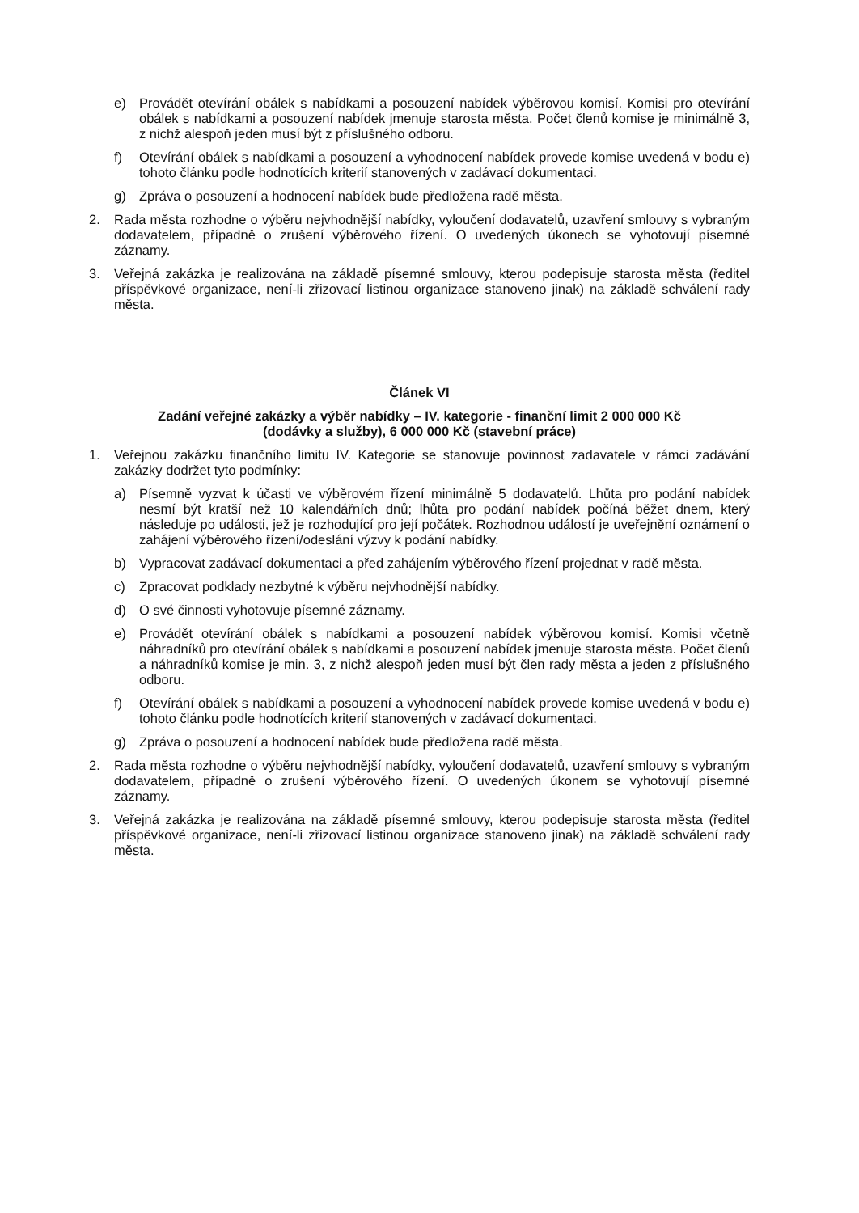e) Provádět otevírání obálek s nabídkami a posouzení nabídek výběrovou komisí. Komisi pro otevírání obálek s nabídkami a posouzení nabídek jmenuje starosta města. Počet členů komise je minimálně 3, z nichž alespoň jeden musí být z příslušného odboru.
f) Otevírání obálek s nabídkami a posouzení a vyhodnocení nabídek provede komise uvedená v bodu e) tohoto článku podle hodnotících kriterií stanovených v zadávací dokumentaci.
g) Zpráva o posouzení a hodnocení nabídek bude předložena radě města.
2. Rada města rozhodne o výběru nejvhodnější nabídky, vyloučení dodavatelů, uzavření smlouvy s vybraným dodavatelem, případně o zrušení výběrového řízení. O uvedených úkonech se vyhotovují písemné záznamy.
3. Veřejná zakázka je realizována na základě písemné smlouvy, kterou podepisuje starosta města (ředitel příspěvkové organizace, není-li zřizovací listinou organizace stanoveno jinak) na základě schválení rady města.
Článek VI
Zadání veřejné zakázky a výběr nabídky – IV. kategorie - finanční limit 2 000 000 Kč
(dodávky a služby), 6 000 000 Kč (stavební práce)
1. Veřejnou zakázku finančního limitu IV. Kategorie se stanovuje povinnost zadavatele v rámci zadávání zakázky dodržet tyto podmínky:
a) Písemně vyzvat k účasti ve výběrovém řízení minimálně 5 dodavatelů. Lhůta pro podání nabídek nesmí být kratší než 10 kalendářních dnů; lhůta pro podání nabídek počíná běžet dnem, který následuje po události, jež je rozhodující pro její počátek. Rozhodnou událostí je uveřejnění oznámení o zahájení výběrového řízení/odeslání výzvy k podání nabídky.
b) Vypracovat zadávací dokumentaci a před zahájením výběrového řízení projednat v radě města.
c) Zpracovat podklady nezbytné k výběru nejvhodnější nabídky.
d) O své činnosti vyhotovuje písemné záznamy.
e) Provádět otevírání obálek s nabídkami a posouzení nabídek výběrovou komisí. Komisi včetně náhradníků pro otevírání obálek s nabídkami a posouzení nabídek jmenuje starosta města. Počet členů a náhradníků komise je min. 3, z nichž alespoň jeden musí být člen rady města a jeden z příslušného odboru.
f) Otevírání obálek s nabídkami a posouzení a vyhodnocení nabídek provede komise uvedená v bodu e) tohoto článku podle hodnotících kriterií stanovených v zadávací dokumentaci.
g) Zpráva o posouzení a hodnocení nabídek bude předložena radě města.
2. Rada města rozhodne o výběru nejvhodnější nabídky, vyloučení dodavatelů, uzavření smlouvy s vybraným dodavatelem, případně o zrušení výběrového řízení. O uvedených úkonem se vyhotovují písemné záznamy.
3. Veřejná zakázka je realizována na základě písemné smlouvy, kterou podepisuje starosta města (ředitel příspěvkové organizace, není-li zřizovací listinou organizace stanoveno jinak) na základě schválení rady města.